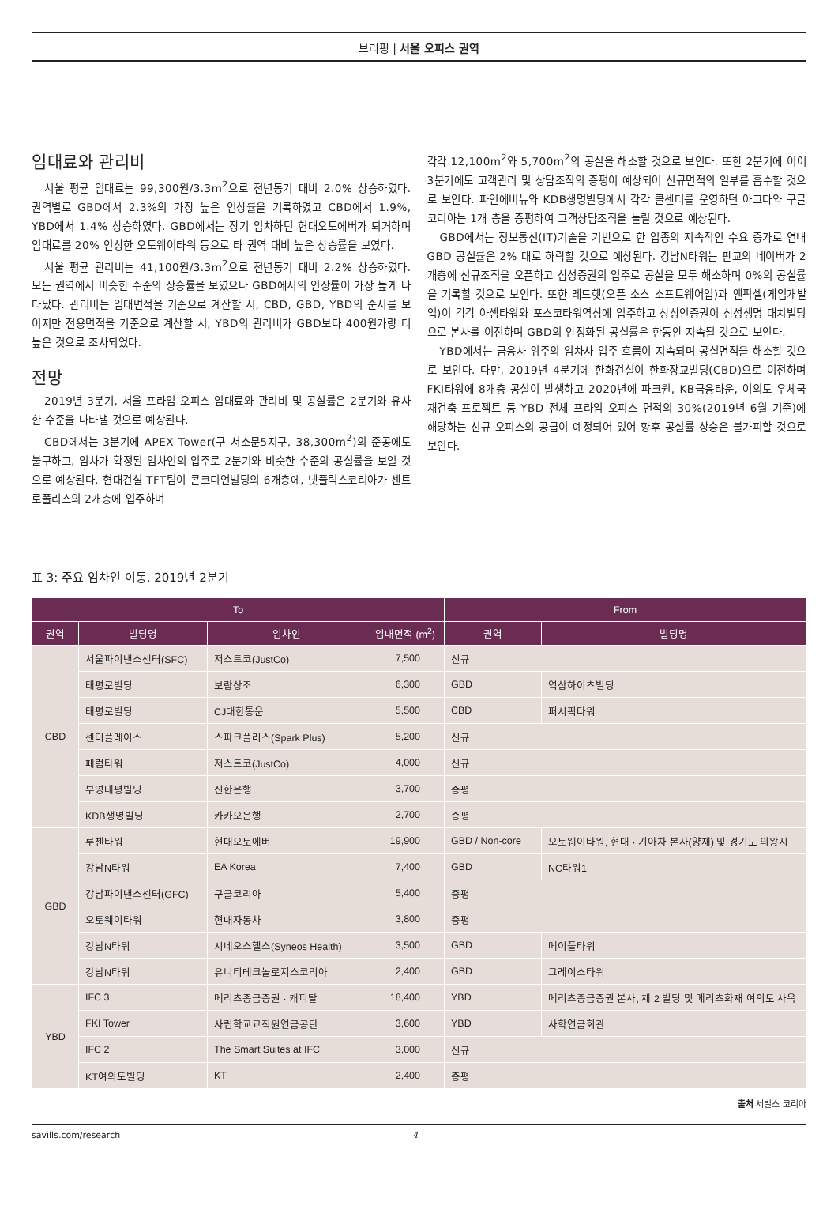브리핑 | 서울 오피스 권역
임대료와 관리비
서울 평균 임대료는 99,300원/3.3m<sup>2</sup>으로 전년동기 대비 2.0% 상승하였다. 권역별로 GBD에서 2.3%의 가장 높은 인상률을 기록하였고 CBD에서 1.9%, YBD에서 1.4% 상승하였다. GBD에서는 장기 임차하던 현대오토에버가 퇴거하며 임대료를 20% 인상한 오토웨이타워 등으로 타 권역 대비 높은 상승률을 보였다.
서울 평균 관리비는 41,100원/3.3m<sup>2</sup>으로 전년동기 대비 2.2% 상승하였다. 모든 권역에서 비슷한 수준의 상승률을 보였으나 GBD에서의 인상률이 가장 높게 나타났다. 관리비는 임대면적을 기준으로 계산할 시, CBD, GBD, YBD의 순서를 보이지만 전용면적을 기준으로 계산할 시, YBD의 관리비가 GBD보다 400원가량 더 높은 것으로 조사되었다.
전망
2019년 3분기, 서울 프라임 오피스 임대료와 관리비 및 공실률은 2분기와 유사한 수준을 나타낼 것으로 예상된다.
CBD에서는 3분기에 APEX Tower(구 서소문5지구, 38,300m<sup>2</sup>)의 준공에도 불구하고, 임차가 확정된 임차인의 입주로 2분기와 비슷한 수준의 공실률을 보일 것으로 예상된다. 현대건설 TFT팀이 콘코디언빌딩의 6개층에, 넷플릭스코리아가 센트로폴리스의 2개층에 입주하며
각각 12,100m<sup>2</sup>와 5,700m<sup>2</sup>의 공실을 해소할 것으로 보인다. 또한 2분기에 이어 3분기에도 고객관리 및 상담조직의 증평이 예상되어 신규면적의 일부를 흡수할 것으로 보인다. 파인에비뉴와 KDB생명빌딩에서 각각 콜센터를 운영하던 아고다와 구글코리아는 1개 층을 증평하여 고객상담조직을 늘릴 것으로 예상된다.
GBD에서는 정보통신(IT)기술을 기반으로 한 업종의 지속적인 수요 증가로 연내 GBD 공실률은 2% 대로 하락할 것으로 예상된다. 강남N타워는 판교의 네이버가 2개층에 신규조직을 오픈하고 삼성증권의 입주로 공실을 모두 해소하며 0%의 공실률을 기록할 것으로 보인다. 또한 레드햇(오픈 소스 소프트웨어업)과 엔픽셀(게임개발업)이 각각 아셈타워와 포스코타워역삼에 입주하고 상상인증권이 삼성생명 대치빌딩으로 본사를 이전하며 GBD의 안정화된 공실률은 한동안 지속될 것으로 보인다.
YBD에서는 금융사 위주의 임차사 입주 흐름이 지속되며 공실면적을 해소할 것으로 보인다. 다만, 2019년 4분기에 한화건설이 한화장교빌딩(CBD)으로 이전하며 FKI타워에 8개층 공실이 발생하고 2020년에 파크원, KB금융타운, 여의도 우체국재건축 프로젝트 등 YBD 전체 프라임 오피스 면적의 30%(2019년 6월 기준)에 해당하는 신규 오피스의 공급이 예정되어 있어 향후 공실률 상승은 불가피할 것으로 보인다.
표 3: 주요 임차인 이동, 2019년 2분기
| To | | | | From | |
| --- | --- | --- | --- | --- | --- |
| 권역 | 빌딩명 | 임차인 | 임대면적 (m<sup>2</sup>) | 권역 | 빌딩명 |
| CBD | 서울파이낸스센터(SFC) | 저스트코(JustCo) | 7,500 | 신규 | |
| | 태평로빌딩 | 보람상조 | 6,300 | GBD | 역삼하이츠빌딩 |
| | 태평로빌딩 | CJ대한통운 | 5,500 | CBD | 퍼시픽타워 |
| | 센터플레이스 | 스파크플러스(Spark Plus) | 5,200 | 신규 | |
| | 페럼타워 | 저스트코(JustCo) | 4,000 | 신규 | |
| | 부영태평빌딩 | 신한은행 | 3,700 | 증평 | |
| | KDB생명빌딩 | 카카오은행 | 2,700 | 증평 | |
| GBD | 루첸타워 | 현대오토에버 | 19,900 | GBD / Non-core | 오토웨이타워, 현대 · 기아차 본사(양재) 및 경기도 의왕시 |
| | 강남N타워 | EA Korea | 7,400 | GBD | NC타워1 |
| | 강남파이낸스센터(GFC) | 구글코리아 | 5,400 | 증평 | |
| | 오토웨이타워 | 현대자동차 | 3,800 | 증평 | |
| | 강남N타워 | 시네오스헬스(Syneos Health) | 3,500 | GBD | 메이플타워 |
| | 강남N타워 | 유니티테크놀로지스코리아 | 2,400 | GBD | 그레이스타워 |
| YBD | IFC 3 | 메리츠종금증권 · 캐피탈 | 18,400 | YBD | 메리츠종금증권 본사, 제 2 빌딩 및 메리츠화재 여의도 사옥 |
| | FKI Tower | 사립학교교직원연금공단 | 3,600 | YBD | 사학연금회관 |
| | IFC 2 | The Smart Suites at IFC | 3,000 | 신규 | |
| | KT여의도빌딩 | KT | 2,400 | 증평 | |
출처 세빌스 코리아
savills.com/research 4